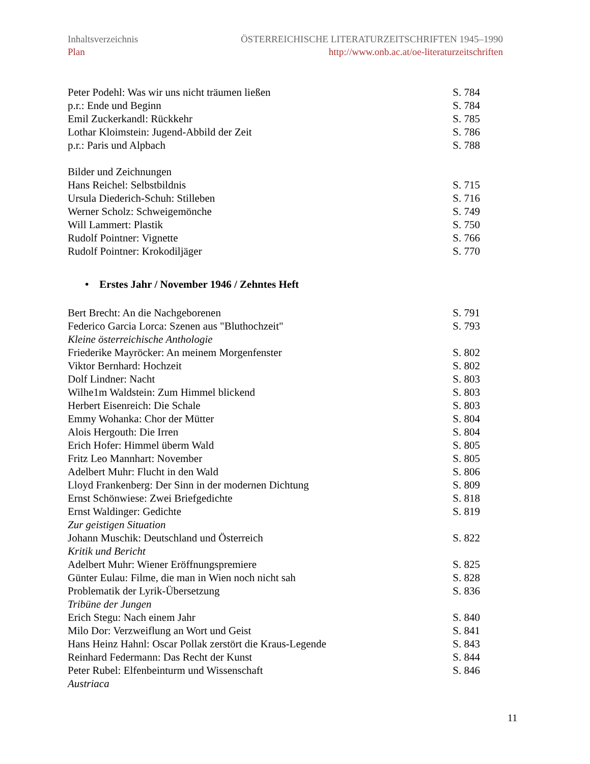Inhaltsverzeichnis ÖSTERREICHISCHE LITERATURZEITSCHRIFTEN 1945–1990
Plan http://www.onb.ac.at/oe-literaturzeitschriften
Peter Podehl: Was wir uns nicht träumen ließen S. 784
p.r.: Ende und Beginn S. 784
Emil Zuckerkandl: Rückkehr S. 785
Lothar Kloimstein: Jugend-Abbild der Zeit S. 786
p.r.: Paris und Alpbach S. 788
Bilder und Zeichnungen
Hans Reichel: Selbstbildnis S. 715
Ursula Diederich-Schuh: Stilleben S. 716
Werner Scholz: Schweigemönche S. 749
Will Lammert: Plastik S. 750
Rudolf Pointner: Vignette S. 766
Rudolf Pointner: Krokodiljäger S. 770
• Erstes Jahr / November 1946 / Zehntes Heft
Bert Brecht: An die Nachgeborenen S. 791
Federico Garcia Lorca: Szenen aus "Bluthochzeit" S. 793
Kleine österreichische Anthologie
Friederike Mayröcker: An meinem Morgenfenster S. 802
Viktor Bernhard: Hochzeit S. 802
Dolf Lindner: Nacht S. 803
Wilhe1m Waldstein: Zum Himmel blickend S. 803
Herbert Eisenreich: Die Schale S. 803
Emmy Wohanka: Chor der Mütter S. 804
Alois Hergouth: Die Irren S. 804
Erich Hofer: Himmel überm Wald S. 805
Fritz Leo Mannhart: November S. 805
Adelbert Muhr: Flucht in den Wald S. 806
Lloyd Frankenberg: Der Sinn in der modernen Dichtung S. 809
Ernst Schönwiese: Zwei Briefgedichte S. 818
Ernst Waldinger: Gedichte S. 819
Zur geistigen Situation
Johann Muschik: Deutschland und Österreich S. 822
Kritik und Bericht
Adelbert Muhr: Wiener Eröffnungspremiere S. 825
Günter Eulau: Filme, die man in Wien noch nicht sah S. 828
Problematik der Lyrik-Übersetzung S. 836
Tribüne der Jungen
Erich Stegu: Nach einem Jahr S. 840
Milo Dor: Verzweiflung an Wort und Geist S. 841
Hans Heinz Hahnl: Oscar Pollak zerstört die Kraus-Legende S. 843
Reinhard Federmann: Das Recht der Kunst S. 844
Peter Rubel: Elfenbeinturm und Wissenschaft S. 846
Austriaca
11